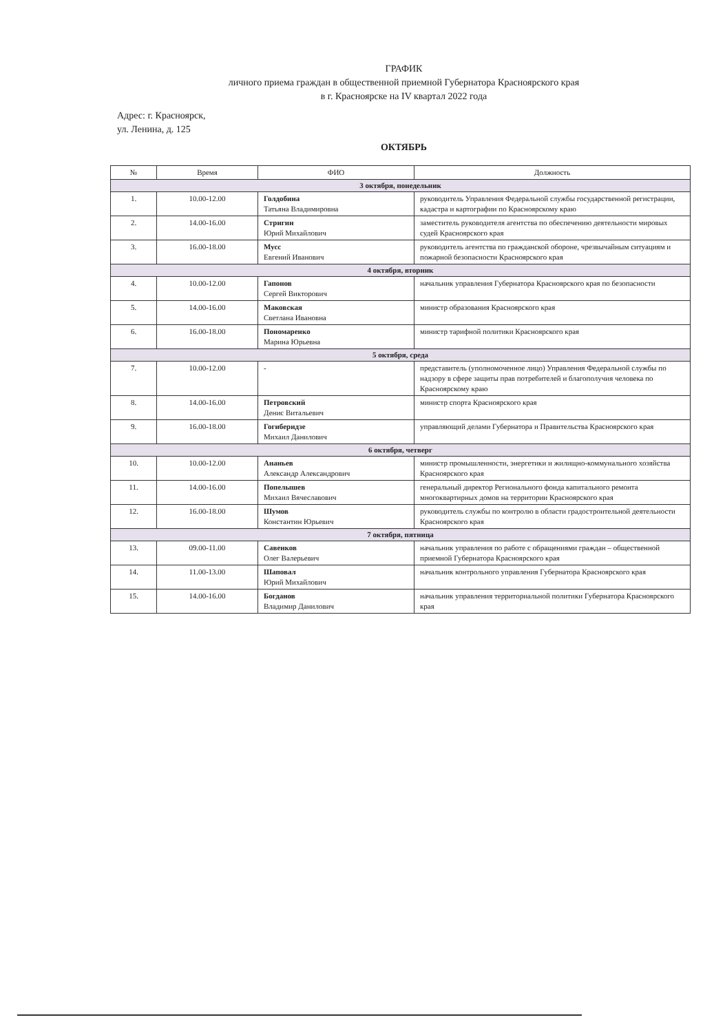ГРАФИК
личного приема граждан в общественной приемной Губернатора Красноярского края
в г. Красноярске на IV квартал 2022 года
Адрес: г. Красноярск,
ул. Ленина, д. 125
ОКТЯБРЬ
| № | Время | ФИО | Должность |
| --- | --- | --- | --- |
| 3 октября, понедельник | | | |
| 1. | 10.00-12.00 | Голдобина Татьяна Владимировна | руководитель Управления Федеральной службы государственной регистрации, кадастра и картографии по Красноярскому краю |
| 2. | 14.00-16.00 | Стригин Юрий Михайлович | заместитель руководителя агентства по обеспечению деятельности мировых судей Красноярского края |
| 3. | 16.00-18.00 | Мусс Евгений Иванович | руководитель агентства по гражданской обороне, чрезвычайным ситуациям и пожарной безопасности Красноярского края |
| 4 октября, вторник | | | |
| 4. | 10.00-12.00 | Гапонов Сергей Викторович | начальник управления Губернатора Красноярского края по безопасности |
| 5. | 14.00-16.00 | Маковская Светлана Ивановна | министр образования Красноярского края |
| 6. | 16.00-18.00 | Пономаренко Марина Юрьевна | министр тарифной политики Красноярского края |
| 5 октября, среда | | | |
| 7. | 10.00-12.00 | - | представитель (уполномоченное лицо) Управления Федеральной службы по надзору в сфере защиты прав потребителей и благополучия человека по Красноярскому краю |
| 8. | 14.00-16.00 | Петровский Денис Витальевич | министр спорта Красноярского края |
| 9. | 16.00-18.00 | Гогиберидзе Михаил Данилович | управляющий делами Губернатора и Правительства Красноярского края |
| 6 октября, четверг | | | |
| 10. | 10.00-12.00 | Ананьев Александр Александрович | министр промышленности, энергетики и жилищно-коммунального хозяйства Красноярского края |
| 11. | 14.00-16.00 | Попелышев Михаил Вячеславович | генеральный директор Регионального фонда капитального ремонта многоквартирных домов на территории Красноярского края |
| 12. | 16.00-18.00 | Шумов Константин Юрьевич | руководитель службы по контролю в области градостроительной деятельности Красноярского края |
| 7 октября, пятница | | | |
| 13. | 09.00-11.00 | Савенков Олег Валерьевич | начальник управления по работе с обращениями граждан – общественной приемной Губернатора Красноярского края |
| 14. | 11.00-13.00 | Шаповал Юрий Михайлович | начальник контрольного управления Губернатора Красноярского края |
| 15. | 14.00-16.00 | Богданов Владимир Данилович | начальник управления территориальной политики Губернатора Красноярского края |